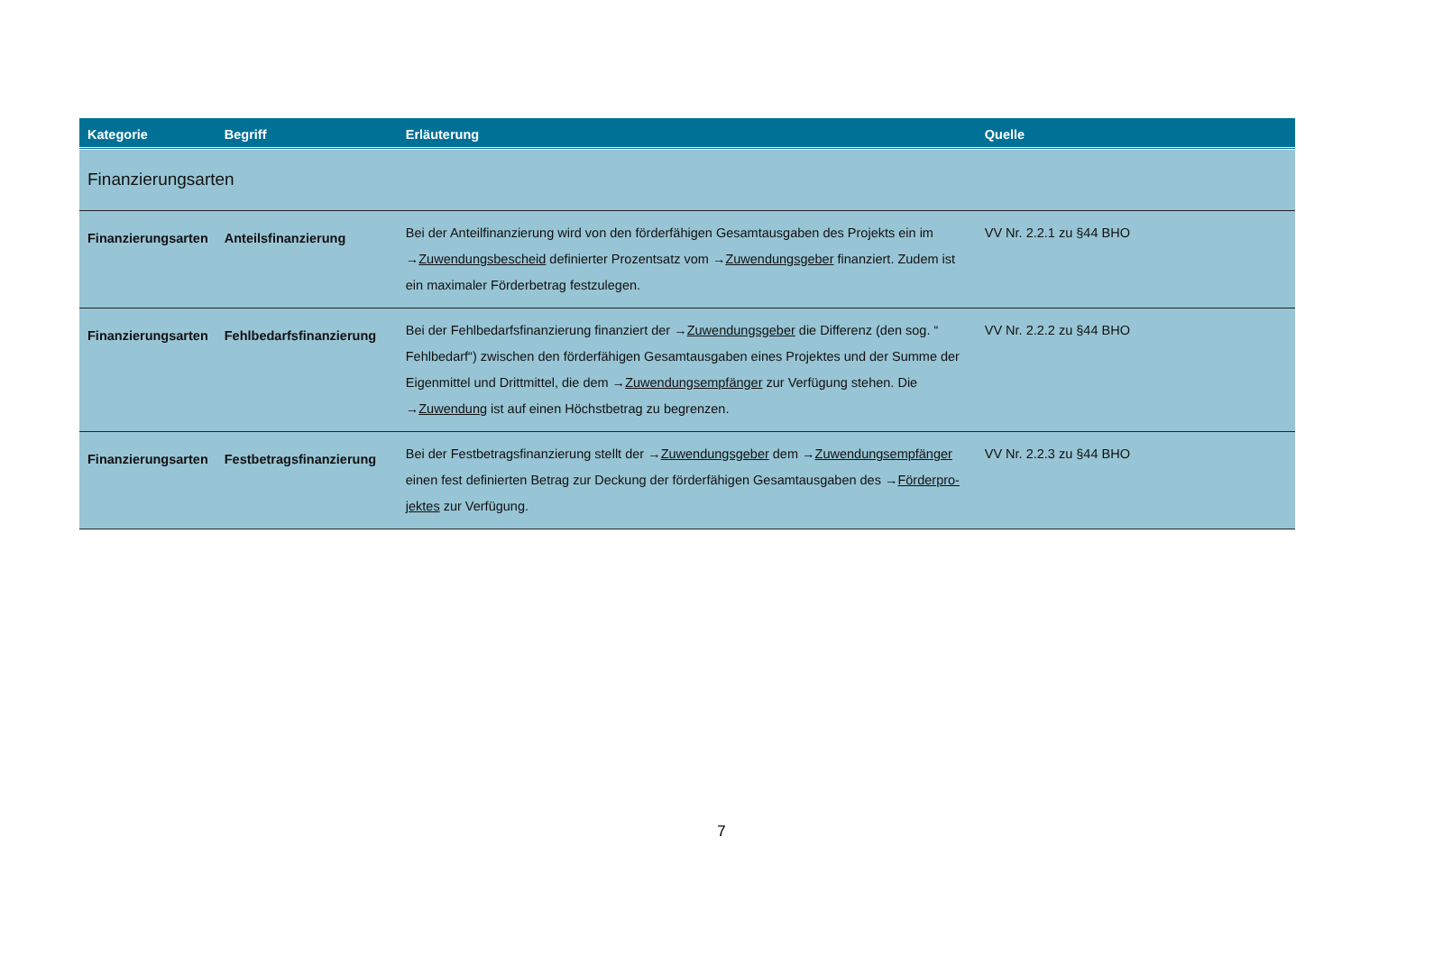| Kategorie | Begriff | Erläuterung | Quelle |
| --- | --- | --- | --- |
| Finanzierungsarten | | | |
| Finanzierungsarten | Anteilsfinanzierung | Bei der Anteilfinanzierung wird von den förderfähigen Gesamtausgaben des Projekts ein im → Zuwendungsbescheid definierter Prozentsatz vom → Zuwendungsgeber finanziert. Zudem ist ein maximaler Förderbetrag festzulegen. | VV Nr. 2.2.1 zu §44 BHO |
| Finanzierungsarten | Fehlbedarfsfinanzierung | Bei der Fehlbedarfsfinanzierung finanziert der → Zuwendungsgeber die Differenz (den sog. “ Fehlbedarf“) zwischen den förderfähigen Gesamtausgaben eines Projektes und der Summe der Eigenmittel und Drittmittel, die dem → Zuwendungsempfänger zur Verfügung stehen. Die → Zuwendung ist auf einen Höchstbetrag zu begrenzen. | VV Nr. 2.2.2 zu §44 BHO |
| Finanzierungsarten | Festbetragsfinanzierung | Bei der Festbetragsfinanzierung stellt der → Zuwendungsgeber dem → Zuwendungsempfänger einen fest definierten Betrag zur Deckung der förderfähigen Gesamtausgaben des → Förderpro-jektes zur Verfügung. | VV Nr. 2.2.3 zu §44 BHO |
7